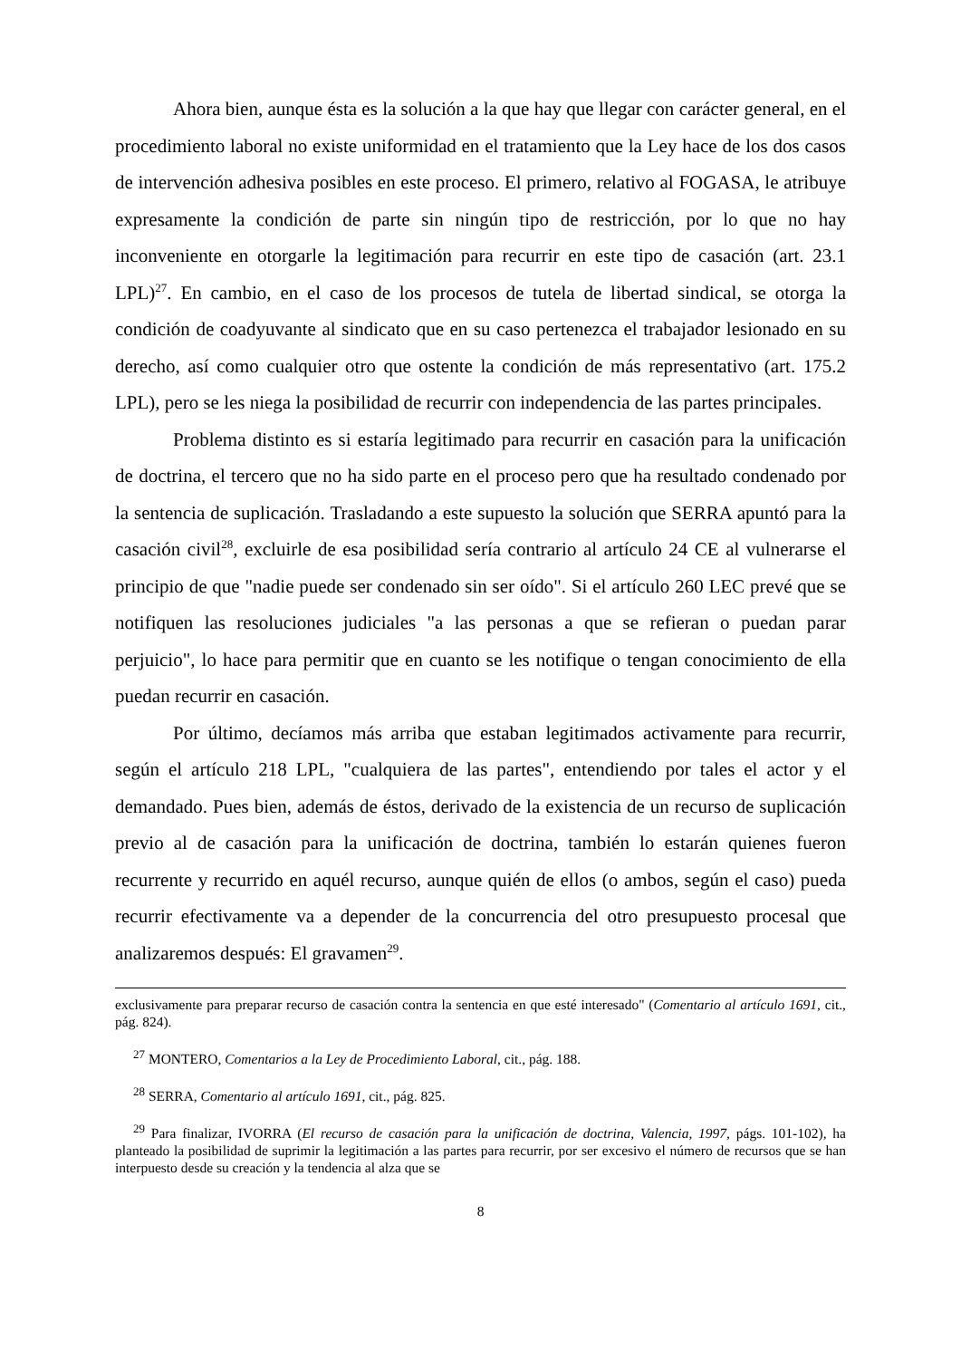Ahora bien, aunque ésta es la solución a la que hay que llegar con carácter general, en el procedimiento laboral no existe uniformidad en el tratamiento que la Ley hace de los dos casos de intervención adhesiva posibles en este proceso. El primero, relativo al FOGASA, le atribuye expresamente la condición de parte sin ningún tipo de restricción, por lo que no hay inconveniente en otorgarle la legitimación para recurrir en este tipo de casación (art. 23.1 LPL)<sup>27</sup>. En cambio, en el caso de los procesos de tutela de libertad sindical, se otorga la condición de coadyuvante al sindicato que en su caso pertenezca el trabajador lesionado en su derecho, así como cualquier otro que ostente la condición de más representativo (art. 175.2 LPL), pero se les niega la posibilidad de recurrir con independencia de las partes principales.
Problema distinto es si estaría legitimado para recurrir en casación para la unificación de doctrina, el tercero que no ha sido parte en el proceso pero que ha resultado condenado por la sentencia de suplicación. Trasladando a este supuesto la solución que SERRA apuntó para la casación civil<sup>28</sup>, excluirle de esa posibilidad sería contrario al artículo 24 CE al vulnerarse el principio de que "nadie puede ser condenado sin ser oído". Si el artículo 260 LEC prevé que se notifiquen las resoluciones judiciales "a las personas a que se refieran o puedan parar perjuicio", lo hace para permitir que en cuanto se les notifique o tengan conocimiento de ella puedan recurrir en casación.
Por último, decíamos más arriba que estaban legitimados activamente para recurrir, según el artículo 218 LPL, "cualquiera de las partes", entendiendo por tales el actor y el demandado. Pues bien, además de éstos, derivado de la existencia de un recurso de suplicación previo al de casación para la unificación de doctrina, también lo estarán quienes fueron recurrente y recurrido en aquél recurso, aunque quién de ellos (o ambos, según el caso) pueda recurrir efectivamente va a depender de la concurrencia del otro presupuesto procesal que analizaremos después: El gravamen<sup>29</sup>.
exclusivamente para preparar recurso de casación contra la sentencia en que esté interesado" (Comentario al artículo 1691, cit., pág. 824).
<sup>27</sup> MONTERO, Comentarios a la Ley de Procedimiento Laboral, cit., pág. 188.
<sup>28</sup> SERRA, Comentario al artículo 1691, cit., pág. 825.
<sup>29</sup> Para finalizar, IVORRA (El recurso de casación para la unificación de doctrina, Valencia, 1997, págs. 101-102), ha planteado la posibilidad de suprimir la legitimación a las partes para recurrir, por ser excesivo el número de recursos que se han interpuesto desde su creación y la tendencia al alza que se
8